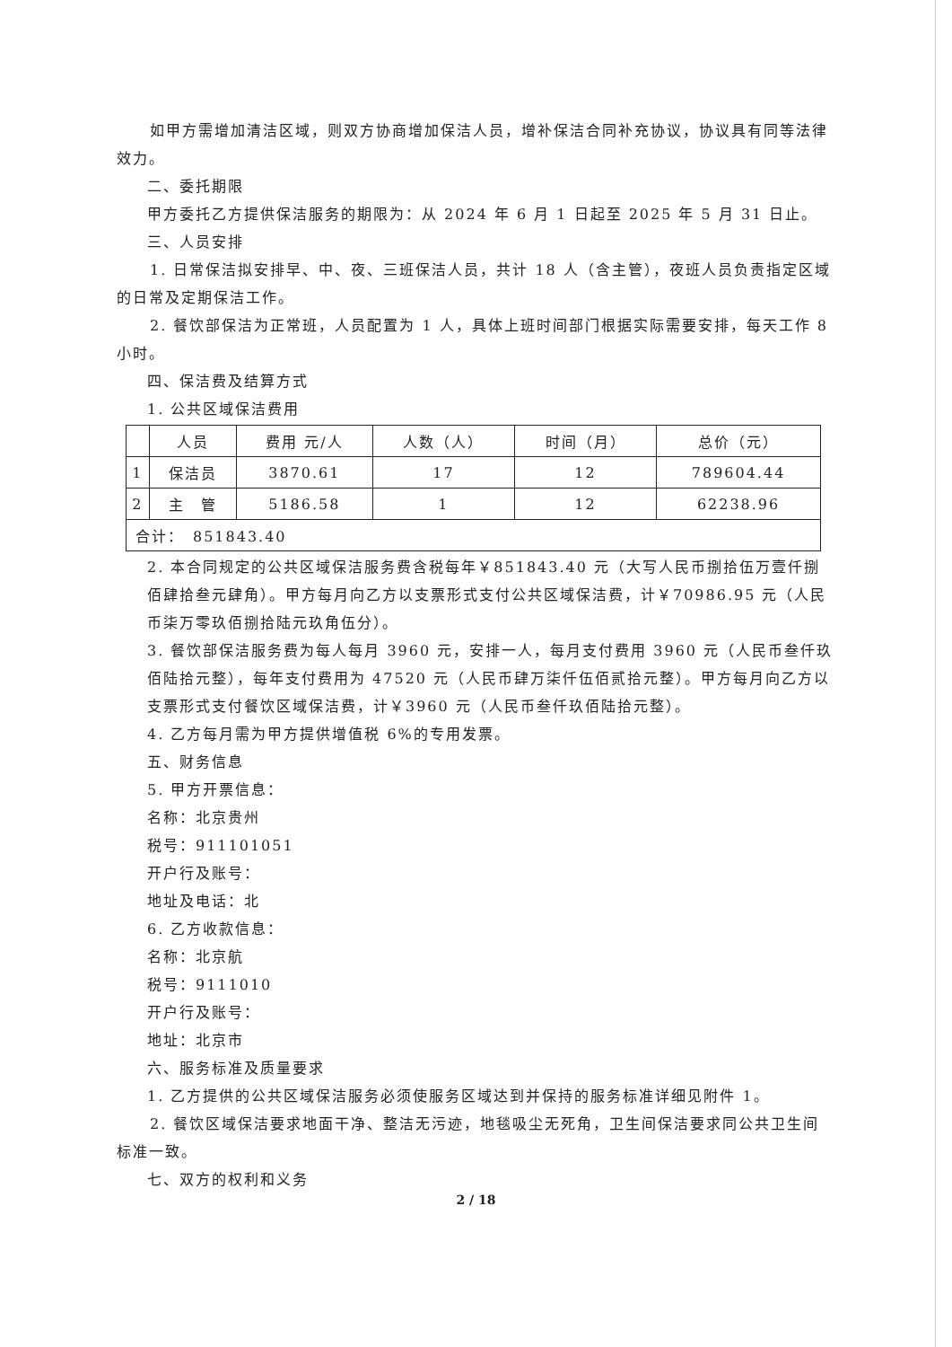如甲方需增加清洁区域，则双方协商增加保洁人员，增补保洁合同补充协议，协议具有同等法律效力。
二、委托期限
甲方委托乙方提供保洁服务的期限为：从 2024 年 6 月 1 日起至 2025 年 5 月 31 日止。
三、人员安排
1. 日常保洁拟安排早、中、夜、三班保洁人员，共计 18 人（含主管），夜班人员负责指定区域的日常及定期保洁工作。
2. 餐饮部保洁为正常班，人员配置为 1 人，具体上班时间部门根据实际需要安排，每天工作 8 小时。
四、保洁费及结算方式
1. 公共区域保洁费用
| | 人员 | 费用 元/人 | 人数（人） | 时间（月） | 总价（元） |
| 1 | 保洁员 | 3870.61 | 17 | 12 | 789604.44 |
| 2 | 主 管 | 5186.58 | 1 | 12 | 62238.96 |
| 合计： 851843.40 | | | | | |
2. 本合同规定的公共区域保洁服务费含税每年￥851843.40 元（大写人民币捌拾伍万壹仟捌佰肆拾叁元肆角）。甲方每月向乙方以支票形式支付公共区域保洁费，计￥70986.95 元（人民币柒万零玖佰捌拾陆元玖角伍分）。
3. 餐饮部保洁服务费为每人每月 3960 元，安排一人，每月支付费用 3960 元（人民币叁仟玖佰陆拾元整），每年支付费用为 47520 元（人民币肆万柒仟伍佰贰拾元整）。甲方每月向乙方以支票形式支付餐饮区域保洁费，计￥3960 元（人民币叁仟玖佰陆拾元整）。
4. 乙方每月需为甲方提供增值税 6%的专用发票。
五、财务信息
5. 甲方开票信息：
名称：北京贵州
税号：911101051
开户行及账号：
地址及电话：北
6. 乙方收款信息：
名称：北京航
税号：9111010
开户行及账号：
地址：北京市
六、服务标准及质量要求
1. 乙方提供的公共区域保洁服务必须使服务区域达到并保持的服务标准详细见附件 1。
2. 餐饮区域保洁要求地面干净、整洁无污迹，地毯吸尘无死角，卫生间保洁要求同公共卫生间标准一致。
七、双方的权利和义务
2 / 18